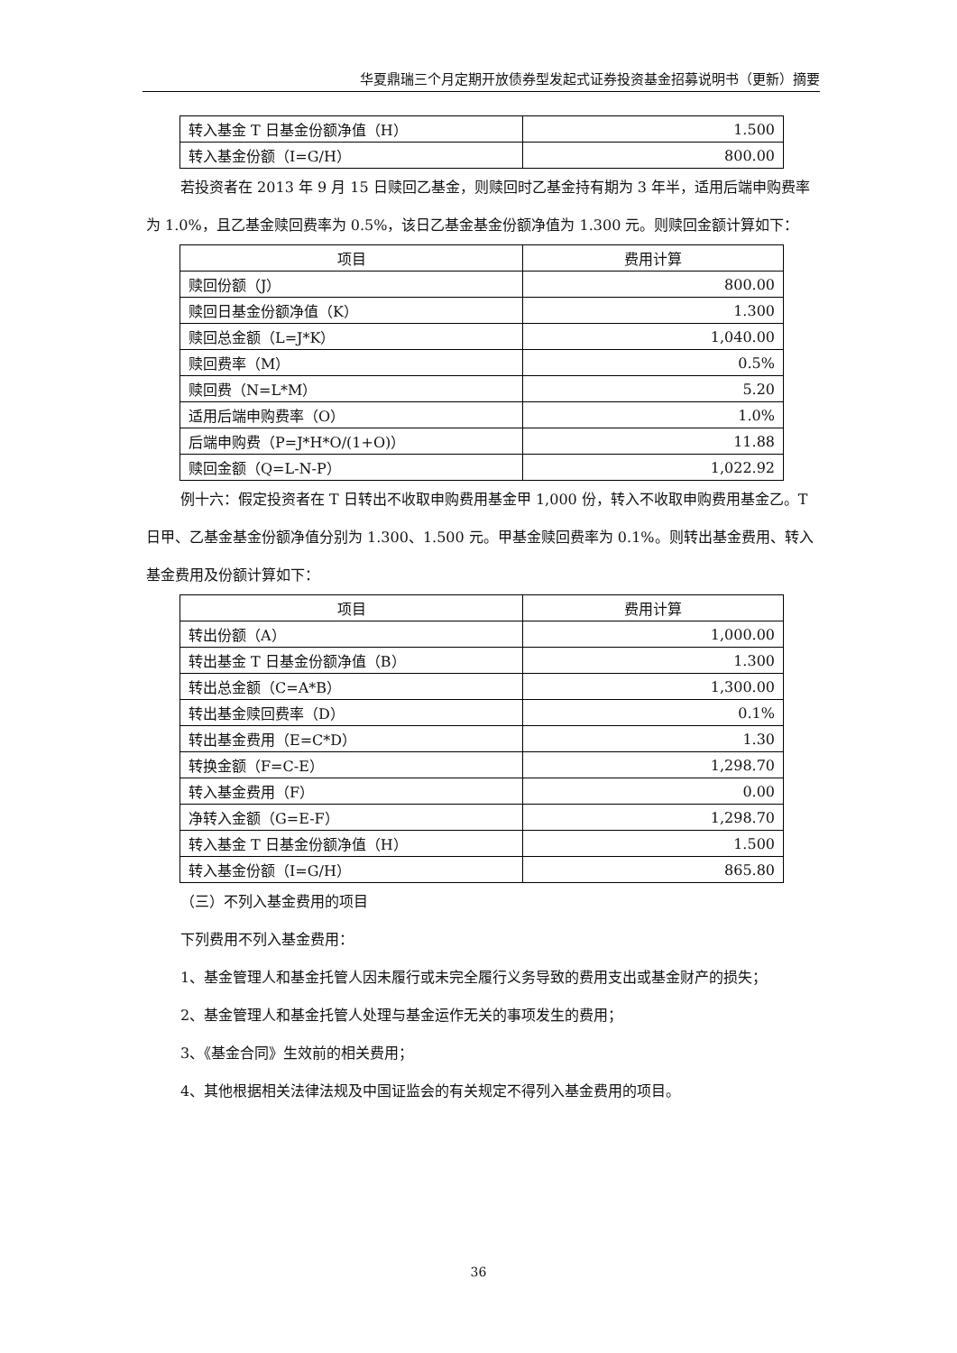华夏鼎瑞三个月定期开放债券型发起式证券投资基金招募说明书（更新）摘要
| 转入基金 T 日基金份额净值（H） | 1.500 |
| 转入基金份额（I=G/H） | 800.00 |
若投资者在 2013 年 9 月 15 日赎回乙基金，则赎回时乙基金持有期为 3 年半，适用后端申购费率为 1.0%，且乙基金赎回费率为 0.5%，该日乙基金基金份额净值为 1.300 元。则赎回金额计算如下：
| 项目 | 费用计算 |
| --- | --- |
| 赎回份额（J） | 800.00 |
| 赎回日基金份额净值（K） | 1.300 |
| 赎回总金额（L=J*K） | 1,040.00 |
| 赎回费率（M） | 0.5% |
| 赎回费（N=L*M） | 5.20 |
| 适用后端申购费率（O） | 1.0% |
| 后端申购费（P=J*H*O/(1+O)） | 11.88 |
| 赎回金额（Q=L-N-P） | 1,022.92 |
例十六：假定投资者在 T 日转出不收取申购费用基金甲 1,000 份，转入不收取申购费用基金乙。T 日甲、乙基金基金份额净值分别为 1.300、1.500 元。甲基金赎回费率为 0.1%。则转出基金费用、转入基金费用及份额计算如下：
| 项目 | 费用计算 |
| --- | --- |
| 转出份额（A） | 1,000.00 |
| 转出基金 T 日基金份额净值（B） | 1.300 |
| 转出总金额（C=A*B） | 1,300.00 |
| 转出基金赎回费率（D） | 0.1% |
| 转出基金费用（E=C*D） | 1.30 |
| 转换金额（F=C-E） | 1,298.70 |
| 转入基金费用（F） | 0.00 |
| 净转入金额（G=E-F） | 1,298.70 |
| 转入基金 T 日基金份额净值（H） | 1.500 |
| 转入基金份额（I=G/H） | 865.80 |
（三）不列入基金费用的项目
下列费用不列入基金费用：
1、基金管理人和基金托管人因未履行或未完全履行义务导致的费用支出或基金财产的损失；
2、基金管理人和基金托管人处理与基金运作无关的事项发生的费用；
3、《基金合同》生效前的相关费用；
4、其他根据相关法律法规及中国证监会的有关规定不得列入基金费用的项目。
36